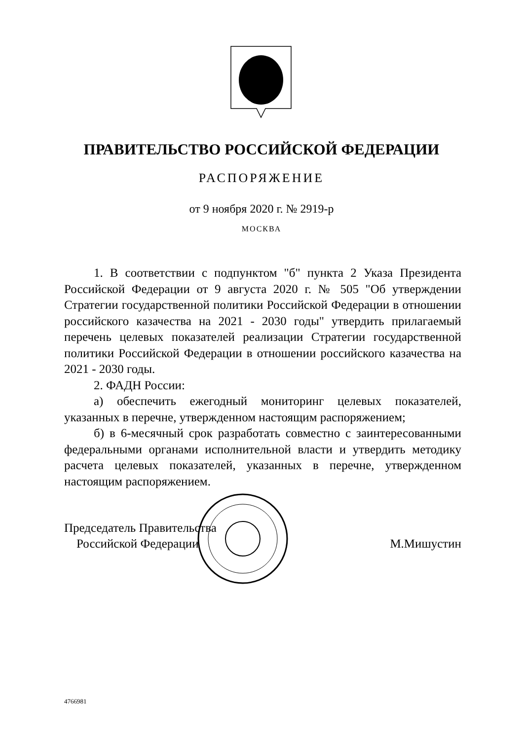ПРАВИТЕЛЬСТВО РОССИЙСКОЙ ФЕДЕРАЦИИ
РАСПОРЯЖЕНИЕ
от 9 ноября 2020 г. № 2919-р
МОСКВА
1. В соответствии с подпунктом "б" пункта 2 Указа Президента Российской Федерации от 9 августа 2020 г. № 505 "Об утверждении Стратегии государственной политики Российской Федерации в отношении российского казачества на 2021 - 2030 годы" утвердить прилагаемый перечень целевых показателей реализации Стратегии государственной политики Российской Федерации в отношении российского казачества на 2021 - 2030 годы.
2. ФАДН России:
а) обеспечить ежегодный мониторинг целевых показателей, указанных в перечне, утвержденном настоящим распоряжением;
б) в 6-месячный срок разработать совместно с заинтересованными федеральными органами исполнительной власти и утвердить методику расчета целевых показателей, указанных в перечне, утвержденном настоящим распоряжением.
Председатель Правительства
Российской Федерации
М.Мишустин
4766981